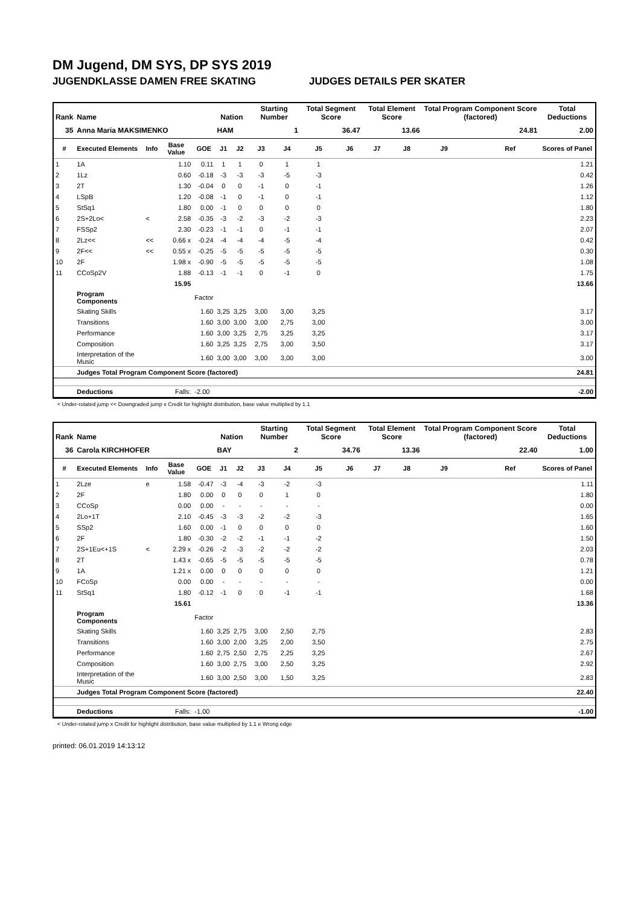DM Jugend, DM SYS, DP SYS 2019
JUGENDKLASSE DAMEN FREE SKATING JUDGES DETAILS PER SKATER
| Rank | Name | | | | Nation | | Starting Number | | Total Segment Score | | Total Element Score | | Total Program Component Score (factored) | | | Total Deductions |
| --- | --- | --- | --- | --- | --- | --- | --- | --- | --- | --- | --- | --- | --- | --- | --- | --- |
| 35 | Anna Maria MAKSIMENKO | | | | HAM | | 1 | | 36.47 | | 13.66 | | 24.81 | | | 2.00 |
| # | Executed Elements | Info | Base Value | GOE | J1 | J2 | J3 | J4 | J5 | J6 | J7 | J8 | J9 | | Ref | Scores of Panel |
| 1 | 1A | | 1.10 | 0.11 | 1 | 1 | 0 | 1 | 1 | | | | | | | 1.21 |
| 2 | 1Lz | | 0.60 | -0.18 | -3 | -3 | -3 | -5 | -3 | | | | | | | 0.42 |
| 3 | 2T | | 1.30 | -0.04 | 0 | 0 | -1 | 0 | -1 | | | | | | | 1.26 |
| 4 | LSpB | | 1.20 | -0.08 | -1 | 0 | -1 | 0 | -1 | | | | | | | 1.12 |
| 5 | StSq1 | | 1.80 | 0.00 | -1 | 0 | 0 | 0 | 0 | | | | | | | 1.80 |
| 6 | 2S+2Lo< | < | 2.58 | -0.35 | -3 | -2 | -3 | -2 | -3 | | | | | | | 2.23 |
| 7 | FSSp2 | | 2.30 | -0.23 | -1 | -1 | 0 | -1 | -1 | | | | | | | 2.07 |
| 8 | 2Lz<< | << | 0.66 x | -0.24 | -4 | -4 | -4 | -5 | -4 | | | | | | | 0.42 |
| 9 | 2F<< | << | 0.55 x | -0.25 | -5 | -5 | -5 | -5 | -5 | | | | | | | 0.30 |
| 10 | 2F | | 1.98 x | -0.90 | -5 | -5 | -5 | -5 | -5 | | | | | | | 1.08 |
| 11 | CCoSp2V | | 1.88 | -0.13 | -1 | -1 | 0 | -1 | 0 | | | | | | | 1.75 |
| | | | 15.95 | | | | | | | | | | | | | 13.66 |
| | Program Components | | | Factor | | | | | | | | | | | | |
| | Skating Skills | | | 1.60 | 3,25 | 3,25 | 3,00 | 3,00 | 3,25 | | | | | | | 3.17 |
| | Transitions | | | 1.60 | 3,00 | 3,00 | 3,00 | 2,75 | 3,00 | | | | | | | 3.00 |
| | Performance | | | 1.60 | 3,00 | 3,25 | 2,75 | 3,25 | 3,25 | | | | | | | 3.17 |
| | Composition | | | 1.60 | 3,25 | 3,25 | 2,75 | 3,00 | 3,50 | | | | | | | 3.17 |
| | Interpretation of the Music | | | 1.60 | 3,00 | 3,00 | 3,00 | 3,00 | 3,00 | | | | | | | 3.00 |
| | Judges Total Program Component Score (factored) | | | | | | | | | | | | | | | 24.81 |
| | Deductions | | Falls: | -2.00 | | | | | | | | | | | | -2.00 |
< Under-rotated jump << Downgraded jump x Credit for highlight distribution, base value multiplied by 1.1
| Rank | Name | | | | Nation | | Starting Number | | Total Segment Score | | Total Element Score | | Total Program Component Score (factored) | | | Total Deductions |
| --- | --- | --- | --- | --- | --- | --- | --- | --- | --- | --- | --- | --- | --- | --- | --- | --- |
| 36 | Carola KIRCHHOFER | | | | BAY | | 2 | | 34.76 | | 13.36 | | 22.40 | | | 1.00 |
| # | Executed Elements | Info | Base Value | GOE | J1 | J2 | J3 | J4 | J5 | J6 | J7 | J8 | J9 | | Ref | Scores of Panel |
| 1 | 2Lze | e | 1.58 | -0.47 | -3 | -4 | -3 | -2 | -3 | | | | | | | 1.11 |
| 2 | 2F | | 1.80 | 0.00 | 0 | 0 | 0 | 1 | 0 | | | | | | | 1.80 |
| 3 | CCoSp | | 0.00 | 0.00 | - | - | - | - | - | | | | | | | 0.00 |
| 4 | 2Lo+1T | | 2.10 | -0.45 | -3 | -3 | -2 | -2 | -3 | | | | | | | 1.65 |
| 5 | SSp2 | | 1.60 | 0.00 | -1 | 0 | 0 | 0 | 0 | | | | | | | 1.60 |
| 6 | 2F | | 1.80 | -0.30 | -2 | -2 | -1 | -1 | -2 | | | | | | | 1.50 |
| 7 | 2S+1Eu<+1S | < | 2.29 x | -0.26 | -2 | -3 | -2 | -2 | -2 | | | | | | | 2.03 |
| 8 | 2T | | 1.43 x | -0.65 | -5 | -5 | -5 | -5 | -5 | | | | | | | 0.78 |
| 9 | 1A | | 1.21 x | 0.00 | 0 | 0 | 0 | 0 | 0 | | | | | | | 1.21 |
| 10 | FCoSp | | 0.00 | 0.00 | - | - | - | - | - | | | | | | | 0.00 |
| 11 | StSq1 | | 1.80 | -0.12 | -1 | 0 | 0 | -1 | -1 | | | | | | | 1.68 |
| | | | 15.61 | | | | | | | | | | | | | 13.36 |
| | Program Components | | | Factor | | | | | | | | | | | | |
| | Skating Skills | | | 1.60 | 3,25 | 2,75 | 3,00 | 2,50 | 2,75 | | | | | | | 2.83 |
| | Transitions | | | 1.60 | 3,00 | 2,00 | 3,25 | 2,00 | 3,50 | | | | | | | 2.75 |
| | Performance | | | 1.60 | 2,75 | 2,50 | 2,75 | 2,25 | 3,25 | | | | | | | 2.67 |
| | Composition | | | 1.60 | 3,00 | 2,75 | 3,00 | 2,50 | 3,25 | | | | | | | 2.92 |
| | Interpretation of the Music | | | 1.60 | 3,00 | 2,50 | 3,00 | 1,50 | 3,25 | | | | | | | 2.83 |
| | Judges Total Program Component Score (factored) | | | | | | | | | | | | | | | 22.40 |
| | Deductions | | Falls: | -1.00 | | | | | | | | | | | | -1.00 |
< Under-rotated jump x Credit for highlight distribution, base value multiplied by 1.1 e Wrong edge
printed: 06.01.2019 14:13:12